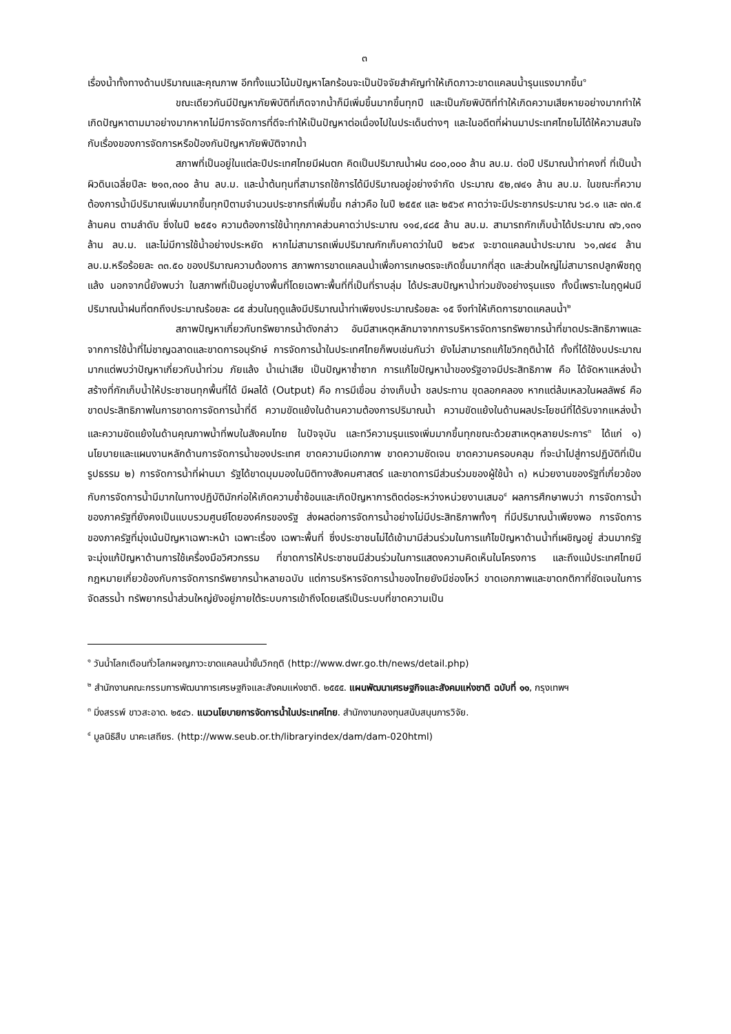๓
เรื่องน้ำทั้งทางด้านปริมาณและคุณภาพ อีกทั้งแนวโน้มปัญหาโลกร้อนจะเป็นปัจจัยสำคัญทำให้เกิดภาวะขาดแคลนน้ำรุนแรงมากขึ้น<sup>๑</sup>
ขณะเดียวกันมีปัญหาภัยพิบัติที่เกิดจากน้ำก็มีเพิ่มขึ้นมากขึ้นทุกปี และเป็นภัยพิบัติที่ทำให้เกิดความเสียหายอย่างมากทำให้เกิดปัญหาตามมาอย่างมากหากไม่มีการจัดการที่ดีจะทำให้เป็นปัญหาต่อเนื่องไปในประเด็นต่างๆ และในอดีตที่ผ่านมาประเทศไทยไม่ได้ให้ความสนใจกับเรื่องของการจัดการหรือป้องกันปัญหาภัยพิบัติจากน้ำ
สภาพที่เป็นอยู่ในแต่ละปีประเทศไทยมีฝนตก คิดเป็นปริมาณน้ำฝน ๘๐๐,๐๐๐ ล้าน ลบ.ม. ต่อปี ปริมาณน้ำท่าคงที่ ที่เป็นน้ำผิวดินเฉลี่ยปีละ ๒๑๓,๓๐๐ ล้าน ลบ.ม. และน้ำต้นทุนที่สามารถใช้การได้มีปริมาณอยู่อย่างจำกัด ประมาณ ๕๒,๗๔๑ ล้าน ลบ.ม. ในขณะที่ความต้องการน้ำมีปริมาณเพิ่มมากขึ้นทุกปีตามจำนวนประชากรที่เพิ่มขึ้น กล่าวคือ ในปี ๒๕๕๙ และ ๒๕๖๙ คาดว่าจะมีประชากรประมาณ ๖๘.๑ และ ๗๓.๕ ล้านคน ตามลำดับ ซึ่งในปี ๒๕๕๑ ความต้องการใช้น้ำทุกภาคส่วนคาดว่าประมาณ ๑๑๔,๔๘๕ ล้าน ลบ.ม. สามารถกักเก็บน้ำได้ประมาณ ๗๖,๑๓๑ ล้าน ลบ.ม. และไม่มีการใช้น้ำอย่างประหยัด หากไม่สามารถเพิ่มปริมาณกักเก็บคาดว่าในปี ๒๕๖๙ จะขาดแคลนน้ำประมาณ ๖๑,๗๔๔ ล้าน ลบ.ม.หรือร้อยละ ๓๓.๕๐ ของปริมาณความต้องการ สภาพการขาดแคลนน้ำเพื่อการเกษตรจะเกิดขึ้นมากที่สุด และส่วนใหญ่ไม่สามารถปลูกพืชฤดูแล้ง นอกจากนี้ยังพบว่า ในสภาพที่เป็นอยู่บางพื้นที่โดยเฉพาะพื้นที่ที่เป็นที่ราบลุ่ม ได้ประสบปัญหาน้ำท่วมขังอย่างรุนแรง ทั้งนี้เพราะในฤดูฝนมีปริมาณน้ำฝนที่ตกถึงประมาณร้อยละ ๘๕ ส่วนในฤดูแล้งมีปริมาณน้ำท่าเพียงประมาณร้อยละ ๑๕ จึงทำให้เกิดการขาดแคลนน้ำ<sup>๒</sup>
สภาพปัญหาเกี่ยวกับทรัพยากรน้ำดังกล่าว อันมีสาเหตุหลักมาจากการบริหารจัดการทรัพยากรน้ำที่ขาดประสิทธิภาพและจากการใช้น้ำที่ไม่ชาญฉลาดและขาดการอนุรักษ์ การจัดการน้ำในประเทศไทยก็พบเช่นกันว่า ยังไม่สามารถแก้ไขวิกฤติน้ำได้ ทั้งที่ได้ใช้งบประมาณมากแต่พบว่าปัญหาเกี่ยวกับน้ำท่วม ภัยแล้ง น้ำเน่าเสีย เป็นปัญหาซ้ำซาก การแก้ไขปัญหาน้ำของรัฐอาจมีประสิทธิภาพ คือ ได้จัดหาแหล่งน้ำ สร้างที่กักเก็บน้ำให้ประชาชนทุกพื้นที่ได้ มีผลได้ (Output) คือ การมีเขื่อน อ่างเก็บน้ำ ชลประทาน ขุดลอกคลอง หากแต่ล้มเหลวในผลลัพธ์ คือ ขาดประสิทธิภาพในการขาดการจัดการน้ำที่ดี ความขัดแย้งในด้านความต้องการปริมาณน้ำ ความขัดแย้งในด้านผลประโยชน์ที่ได้รับจากแหล่งน้ำ และความขัดแย้งในด้านคุณภาพน้ำที่พบในสังคมไทย ในปัจจุบัน และทวีความรุนแรงเพิ่มมากขึ้นทุกขณะด้วยสาเหตุหลายประการ<sup>๓</sup> ได้แก่ ๑) นโยบายและแผนงานหลักด้านการจัดการน้ำของประเทศ ขาดความมีเอกภาพ ขาดความชัดเจน ขาดความครอบคลุม ที่จะนำไปสู่การปฏิบัติที่เป็นรูปธรรม ๒) การจัดการน้ำที่ผ่านมา รัฐได้ขาดมุมมองในมิติทางสังคมศาสตร์ และขาดการมีส่วนร่วมของผู้ใช้น้ำ ๓) หน่วยงานของรัฐที่เกี่ยวข้องกับการจัดการน้ำมีมากในทางปฏิบัติมักก่อให้เกิดความซ้ำซ้อนและเกิดปัญหาการติดต่อระหว่างหน่วยงานเสมอ<sup>๔</sup> ผลการศึกษาพบว่า การจัดการน้ำของภาครัฐที่ยังคงเป็นแบบรวมศูนย์โดยองค์กรของรัฐ ส่งผลต่อการจัดการน้ำอย่างไม่มีประสิทธิภาพทั้งๆ ที่มีปริมาณน้ำเพียงพอ การจัดการของภาครัฐที่มุ่งเน้นปัญหาเฉพาะหน้า เฉพาะเรื่อง เฉพาะพื้นที่ ซึ่งประชาชนไม่ได้เข้ามามีส่วนร่วมในการแก้ไขปัญหาด้านน้ำที่เผชิญอยู่ ส่วนมากรัฐจะมุ่งแก้ปัญหาด้านการใช้เครื่องมือวิศวกรรม ที่ขาดการให้ประชาชนมีส่วนร่วมในการแสดงความคิดเห็นในโครงการ และถึงแม้ประเทศไทยมีกฎหมายเกี่ยวข้องกับการจัดการทรัพยากรน้ำหลายฉบับ แต่การบริหารจัดการน้ำของไทยยังมีช่องโหว่ ขาดเอกภาพและขาดกติกาที่ชัดเจนในการจัดสรรน้ำ ทรัพยากรน้ำส่วนใหญ่ยังอยู่ภายใต้ระบบการเข้าถึงโดยเสรีเป็นระบบที่ขาดความเป็น
<sup>๑</sup> วันน้ำโลกเตือนทั่วโลกผจญภาวะขาดแคลนน้ำขั้นวิกฤติ (http://www.dwr.go.th/news/detail.php)
<sup>๒</sup> สำนักงานคณะกรรมการพัฒนาการเศรษฐกิจและสังคมแห่งชาติ. ๒๕๕๕. แผนพัฒนาเศรษฐกิจและสังคมแห่งชาติ ฉบับที่ ๑๑, กรุงเทพฯ
<sup>๓</sup> มิ่งสรรพ์ ขาวสะอาด. ๒๕๔๖. แนวนโยบายการจัดการน้ำในประเทศไทย. สำนักงานกองทุนสนับสนุนการวิจัย.
<sup>๔</sup> มูลนิธิสืบ นาคะเสถียร. (http://www.seub.or.th/libraryindex/dam/dam-020html)